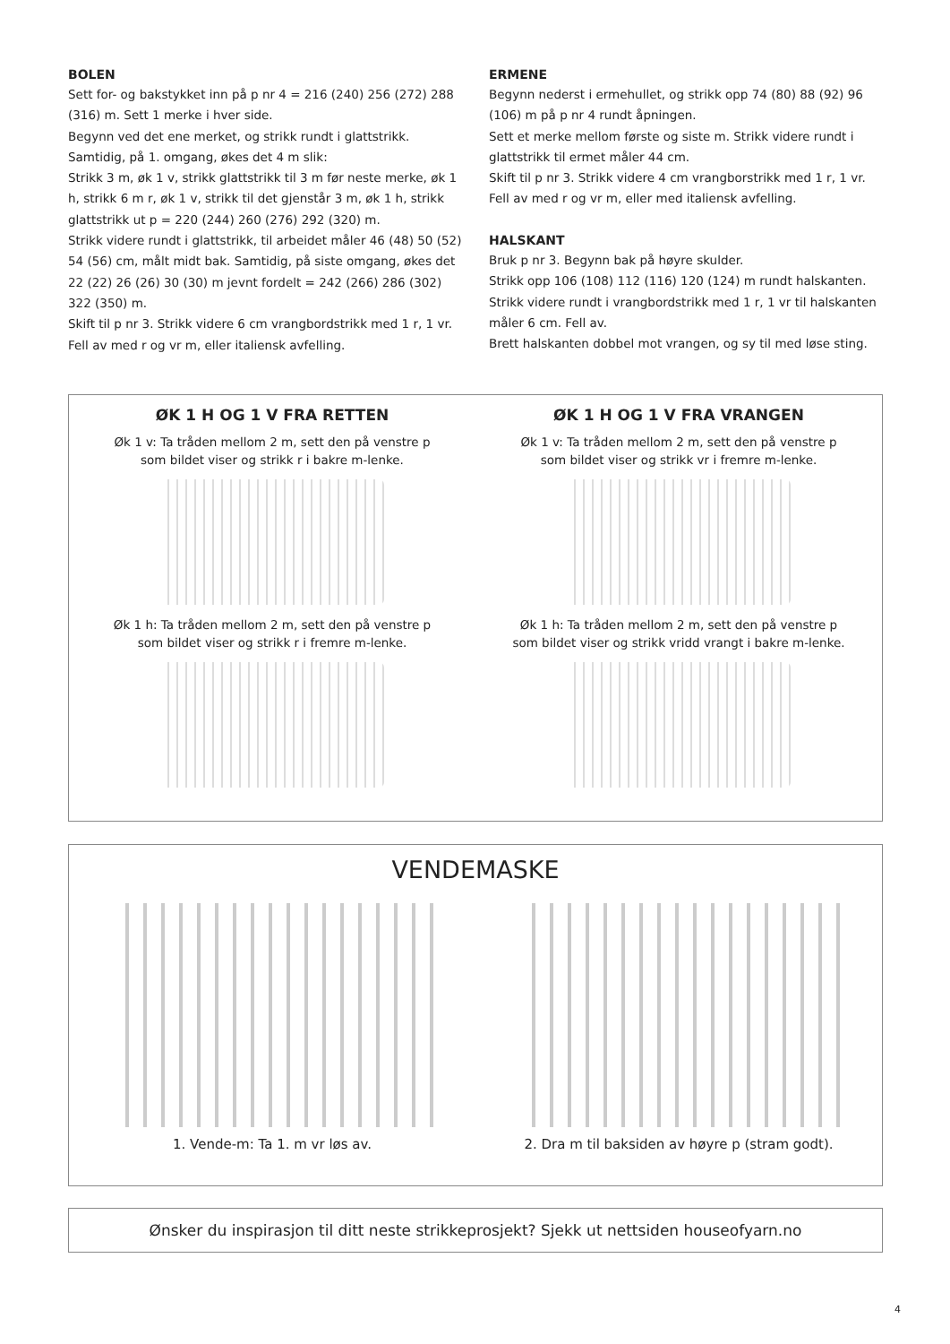BOLEN
Sett for- og bakstykket inn på p nr 4 = 216 (240) 256 (272) 288 (316) m. Sett 1 merke i hver side.
Begynn ved det ene merket, og strikk rundt i glattstrikk.
Samtidig, på 1. omgang, økes det 4 m slik:
Strikk 3 m, øk 1 v, strikk glattstrikk til 3 m før neste merke, øk 1 h, strikk 6 m r, øk 1 v, strikk til det gjenstår 3 m, øk 1 h, strikk glattstrikk ut p = 220 (244) 260 (276) 292 (320) m.
Strikk videre rundt i glattstrikk, til arbeidet måler 46 (48) 50 (52) 54 (56) cm, målt midt bak. Samtidig, på siste omgang, økes det 22 (22) 26 (26) 30 (30) m jevnt fordelt = 242 (266) 286 (302) 322 (350) m.
Skift til p nr 3. Strikk videre 6 cm vrangbordstrikk med 1 r, 1 vr.
Fell av med r og vr m, eller italiensk avfelling.
ERMENE
Begynn nederst i ermehullet, og strikk opp 74 (80) 88 (92) 96 (106) m på p nr 4 rundt åpningen.
Sett et merke mellom første og siste m. Strikk videre rundt i glattstrikk til ermet måler 44 cm.
Skift til p nr 3. Strikk videre 4 cm vrangborstrikk med 1 r, 1 vr.
Fell av med r og vr m, eller med italiensk avfelling.
HALSKANT
Bruk p nr 3. Begynn bak på høyre skulder.
Strikk opp 106 (108) 112 (116) 120 (124) m rundt halskanten.
Strikk videre rundt i vrangbordstrikk med 1 r, 1 vr til halskanten måler 6 cm. Fell av.
Brett halskanten dobbel mot vrangen, og sy til med løse sting.
ØK 1 H OG 1 V FRA RETTEN
Øk 1 v: Ta tråden mellom 2 m, sett den på venstre p
som bildet viser og strikk r i bakre m-lenke.
Øk 1 h: Ta tråden mellom 2 m, sett den på venstre p
som bildet viser og strikk r i fremre m-lenke.
ØK 1 H OG 1 V FRA VRANGEN
Øk 1 v: Ta tråden mellom 2 m, sett den på venstre p
som bildet viser og strikk vr i fremre m-lenke.
Øk 1 h: Ta tråden mellom 2 m, sett den på venstre p
som bildet viser og strikk vridd vrangt i bakre m-lenke.
VENDEMASKE
1. Vende-m: Ta 1. m vr løs av. 2. Dra m til baksiden av høyre p (stram godt).
Ønsker du inspirasjon til ditt neste strikkeprosjekt? Sjekk ut nettsiden houseofyarn.no
4